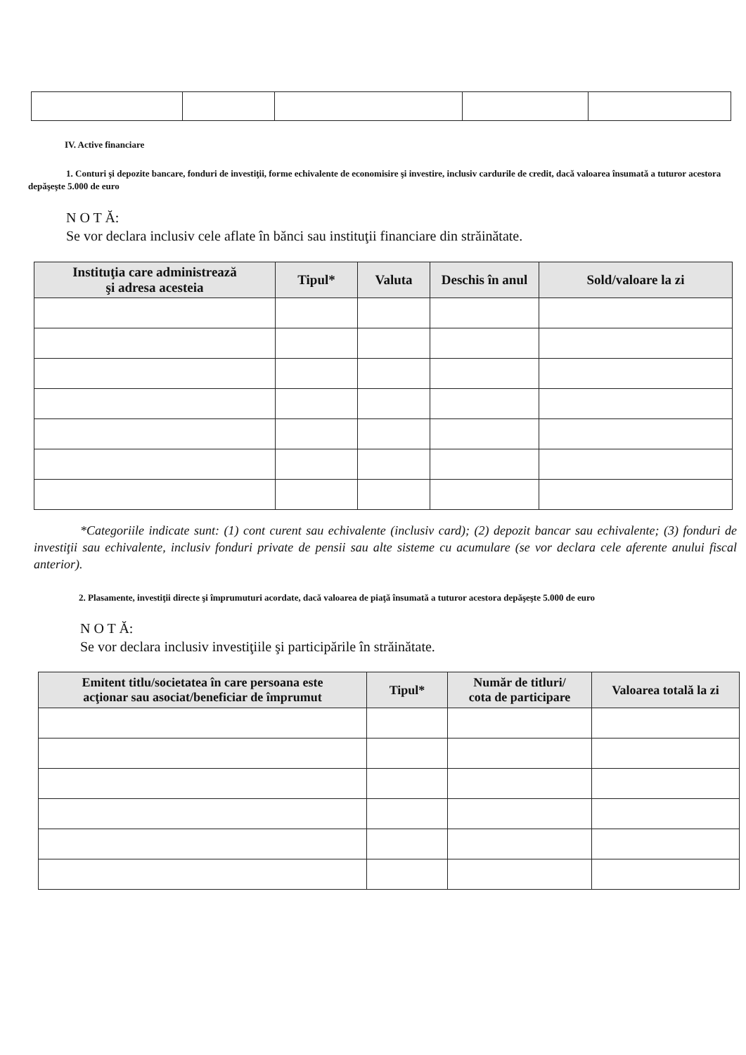IV. Active financiare
1. Conturi şi depozite bancare, fonduri de investiţii, forme echivalente de economisire şi investire, inclusiv cardurile de credit, dacă valoarea însumată a tuturor acestora depăşeşte 5.000 de euro
N O T Ă:
Se vor declara inclusiv cele aflate în bănci sau instituţii financiare din străinătate.
| Instituţia care administrează şi adresa acesteia | Tipul* | Valuta | Deschis în anul | Sold/valoare la zi |
| --- | --- | --- | --- | --- |
*Categoriile indicate sunt: (1) cont curent sau echivalente (inclusiv card); (2) depozit bancar sau echivalente; (3) fonduri de investiţii sau echivalente, inclusiv fonduri private de pensii sau alte sisteme cu acumulare (se vor declara cele aferente anului fiscal anterior).
2. Plasamente, investiţii directe şi împrumuturi acordate, dacă valoarea de piaţă însumată a tuturor acestora depăşeşte 5.000 de euro
N O T Ă:
Se vor declara inclusiv investiţiile şi participările în străinătate.
| Emitent titlu/societatea în care persoana este acţionar sau asociat/beneficiar de împrumut | Tipul* | Număr de titluri/ cota de participare | Valoarea totală la zi |
| --- | --- | --- | --- |